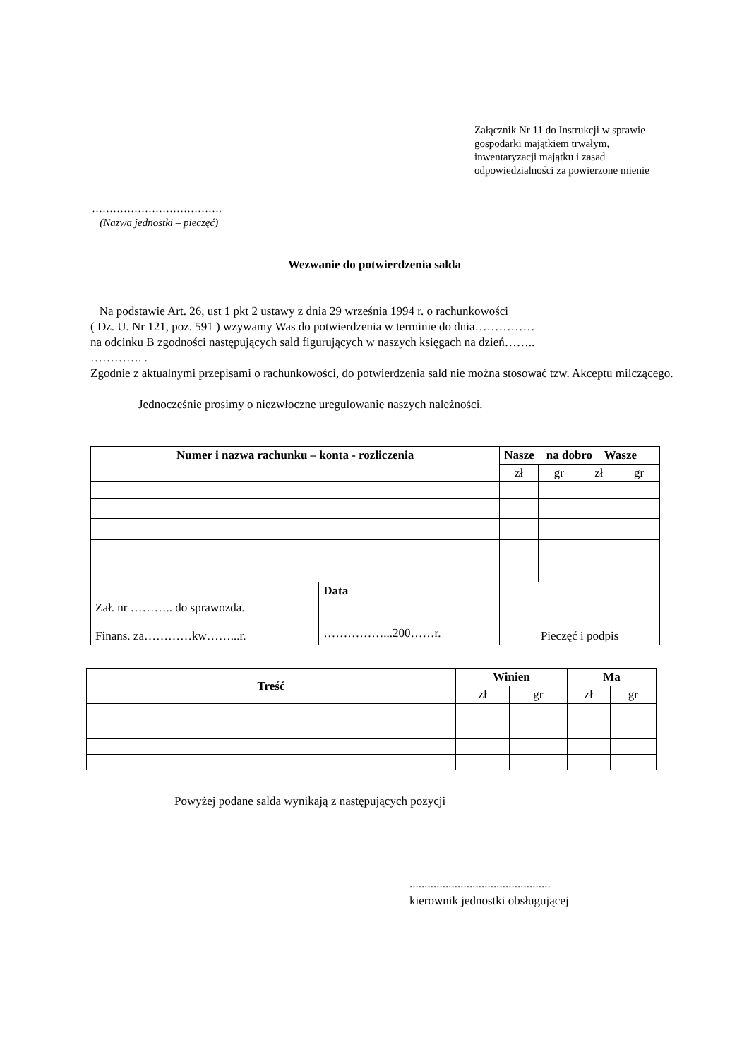Załącznik Nr 11 do Instrukcji w sprawie
gospodarki majątkiem trwałym,
inwentaryzacji majątku i zasad
odpowiedzialności za powierzone mienie
……………………………….
(Nazwa jednostki – pieczęć)
Wezwanie do potwierdzenia salda
Na podstawie Art. 26, ust 1 pkt 2 ustawy z dnia 29 września 1994 r. o rachunkowości
( Dz. U. Nr 121, poz. 591 ) wzywamy Was do potwierdzenia w terminie do dnia……………
na odcinku B zgodności następujących sald figurujących w naszych księgach na dzień……..
…………. .
Zgodnie z aktualnymi przepisami o rachunkowości, do potwierdzenia sald nie można stosować tzw. Akceptu milczącego.
Jednocześnie prosimy o niezwłoczne uregulowanie naszych należności.
| Numer i nazwa rachunku – konta - rozliczenia | | Nasze na dobro Wasze | | | |
| --- | --- | --- | --- | --- | --- |
| | | zł | gr | zł | gr |
| Zał. nr ……….. do sprawozda. Finans. za…………kw……...r. | Data ……………...200……r. | Pieczęć i podpis | | | |
| Treść | Winien | | Ma | |
| --- | --- | --- | --- | --- |
| | zł | gr | zł | gr |
Powyżej podane salda wynikają z następujących pozycji
...............................................
kierownik jednostki obsługującej